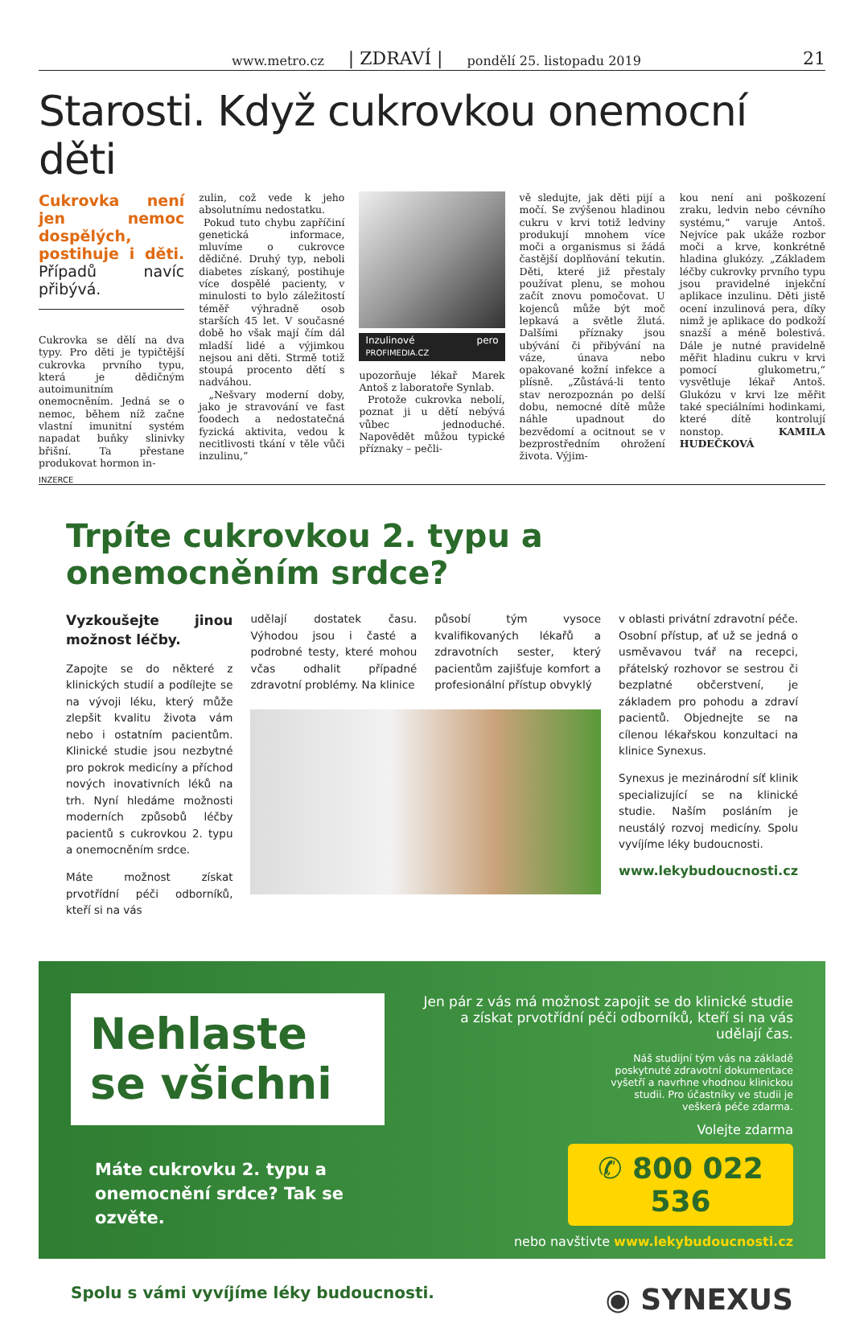www.metro.cz | ZDRAVÍ | pondělí 25. listopadu 2019 21
Starosti. Když cukrovkou onemocní děti
Cukrovka není jen nemoc dospělých, postihuje i děti. Případů navíc přibývá.
Cukrovka se dělí na dva typy. Pro děti je typičtější cukrovka prvního typu, která je dědičným autoimunitním onemocněním. Jedná se o nemoc, během níž začne vlastní imunitní systém napadat buňky slinivky břišní. Ta přestane produkovat hormon in-
zulin, což vede k jeho absolutnímu nedostatku.
Pokud tuto chybu zapříčiní genetická informace, mluvíme o cukrovce dědičné. Druhý typ, neboli diabetes získaný, postihuje více dospělé pacienty, v minulosti to bylo záležitostí téměř výhradně osob starších 45 let. V současné době ho však mají čím dál mladší lidé a výjimkou nejsou ani děti. Strmě totiž stoupá procento dětí s nadváhou.
„Nešvary moderní doby, jako je stravování ve fast foodech a nedostatečná fyzická aktivita, vedou k necitlivosti tkání v těle vůči inzulinu,“
Inzulinové pero PROFIMEDIA.CZ
upozorňuje lékař Marek Antoš z laboratoře Synlab.
Protože cukrovka nebolí, poznat ji u dětí nebývá vůbec jednoduché. Napovědět můžou typické příznaky – pečli-
vě sledujte, jak děti pijí a močí. Se zvýšenou hladinou cukru v krvi totiž ledviny produkují mnohem více moči a organismus si žádá častější doplňování tekutin. Děti, které již přestaly používat plenu, se mohou začít znovu pomočovat. U kojenců může být moč lepkavá a světle žlutá. Dalšími příznaky jsou ubývání či přibývání na váze, únava nebo opakované kožní infekce a plísně. „Zůstává-li tento stav nerozpoznán po delší dobu, nemocné dítě může náhle upadnout do bezvědomí a ocitnout se v bezprostředním ohrožení života. Výjim-
kou není ani poškození zraku, ledvin nebo cévního systému,“ varuje Antoš. Nejvíce pak ukáže rozbor moči a krve, konkrétně hladina glukózy. „Základem léčby cukrovky prvního typu jsou pravidelné injekční aplikace inzulinu. Děti jistě ocení inzulinová pera, díky nimž je aplikace do podkoží snazší a méně bolestivá. Dále je nutné pravidelně měřit hladinu cukru v krvi pomocí glukometru,“ vysvětluje lékař Antoš. Glukózu v krvi lze měřit také speciálními hodinkami, které dítě kontrolují nonstop. KAMILA HUDEČKOVÁ
INZERCE
Trpíte cukrovkou 2. typu a onemocněním srdce?
Vyzkoušejte jinou možnost léčby.
Zapojte se do některé z klinických studií a podílejte se na vývoji léku, který může zlepšit kvalitu života vám nebo i ostatním pacientům. Klinické studie jsou nezbytné pro pokrok medicíny a příchod nových inovativních léků na trh. Nyní hledáme možnosti moderních způsobů léčby pacientů s cukrovkou 2. typu a onemocněním srdce.
Máte možnost získat prvotřídní péči odborníků, kteří si na vás
udělají dostatek času. Výhodou jsou i časté a podrobné testy, které mohou včas odhalit případné zdravotní problémy. Na klinice
působí tým vysoce kvalifikovaných lékařů a zdravotních sester, který pacientům zajišťuje komfort a profesionální přístup obvyklý
v oblasti privátní zdravotní péče. Osobní přístup, ať už se jedná o usměvavou tvář na recepci, přátelský rozhovor se sestrou či bezplatné občerstvení, je základem pro pohodu a zdraví pacientů. Objednejte se na cílenou lékařskou konzultaci na klinice Synexus.
Synexus je mezinárodní síť klinik specializující se na klinické studie. Naším posláním je neustálý rozvoj medicíny. Spolu vyvíjíme léky budoucnosti.
www.lekybudoucnosti.cz
Nehlaste se všichni
Máte cukrovku 2. typu a onemocnění srdce? Tak se ozvěte.
Jen pár z vás má možnost zapojit se do klinické studie a získat prvotřídní péči odborníků, kteří si na vás udělají čas.
Náš studijní tým vás na základě poskytnuté zdravotní dokumentace vyšetří a navrhne vhodnou klinickou studii. Pro účastníky ve studii je veškerá péče zdarma.
Volejte zdarma
✆ 800 022 536
nebo navštivte www.lekybudoucnosti.cz
Spolu s vámi vyvíjíme léky budoucnosti. ◉ SYNEXUS